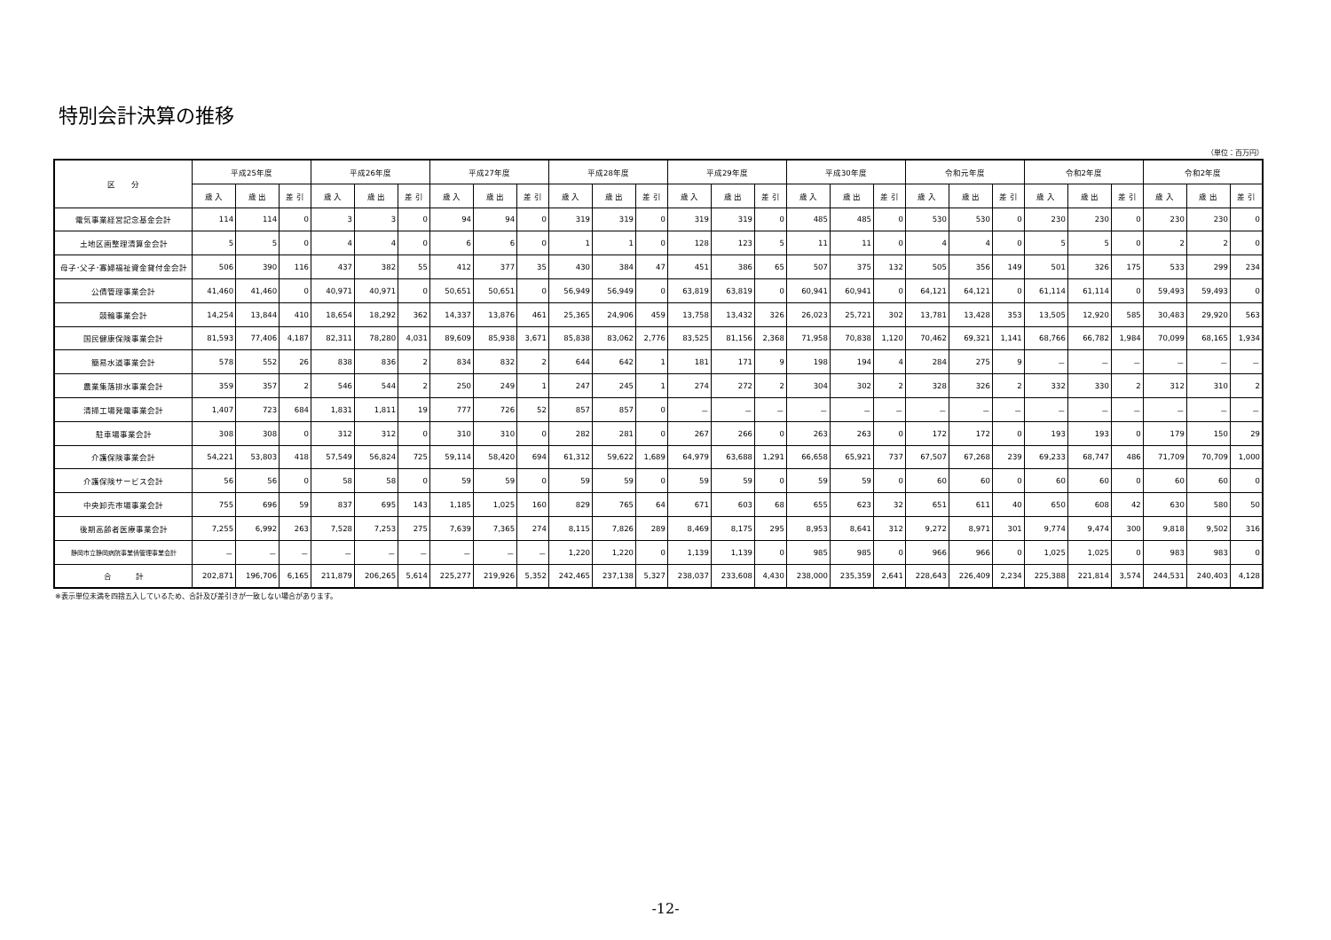特別会計決算の推移
（単位：百万円）
| 区 分 | 平成25年度 | | | 平成26年度 | | | 平成27年度 | | | 平成28年度 | | | 平成29年度 | | | 平成30年度 | | | 令和元年度 | | | 令和2年度 | | | 令和2年度 | | |
| --- | --- | --- | --- | --- | --- | --- | --- | --- | --- | --- | --- | --- | --- | --- | --- | --- | --- | --- | --- | --- | --- | --- | --- | --- | --- | --- | --- |
| | 歳 入 | 歳 出 | 差 引 | 歳 入 | 歳 出 | 差 引 | 歳 入 | 歳 出 | 差 引 | 歳 入 | 歳 出 | 差 引 | 歳 入 | 歳 出 | 差 引 | 歳 入 | 歳 出 | 差 引 | 歳 入 | 歳 出 | 差 引 | 歳 入 | 歳 出 | 差 引 | 歳 入 | 歳 出 | 差 引 |
| 電気事業経営記念基金会計 | 114 | 114 | 0 | 3 | 3 | 0 | 94 | 94 | 0 | 319 | 319 | 0 | 319 | 319 | 0 | 485 | 485 | 0 | 530 | 530 | 0 | 230 | 230 | 0 | 230 | 230 | 0 |
| 土地区画整理清算金会計 | 5 | 5 | 0 | 4 | 4 | 0 | 6 | 6 | 0 | 1 | 1 | 0 | 128 | 123 | 5 | 11 | 11 | 0 | 4 | 4 | 0 | 5 | 5 | 0 | 2 | 2 | 0 |
| 母子･父子･寡婦福祉資金貸付金会計 | 506 | 390 | 116 | 437 | 382 | 55 | 412 | 377 | 35 | 430 | 384 | 47 | 451 | 386 | 65 | 507 | 375 | 132 | 505 | 356 | 149 | 501 | 326 | 175 | 533 | 299 | 234 |
| 公債管理事業会計 | 41,460 | 41,460 | 0 | 40,971 | 40,971 | 0 | 50,651 | 50,651 | 0 | 56,949 | 56,949 | 0 | 63,819 | 63,819 | 0 | 60,941 | 60,941 | 0 | 64,121 | 64,121 | 0 | 61,114 | 61,114 | 0 | 59,493 | 59,493 | 0 |
| 競輪事業会計 | 14,254 | 13,844 | 410 | 18,654 | 18,292 | 362 | 14,337 | 13,876 | 461 | 25,365 | 24,906 | 459 | 13,758 | 13,432 | 326 | 26,023 | 25,721 | 302 | 13,781 | 13,428 | 353 | 13,505 | 12,920 | 585 | 30,483 | 29,920 | 563 |
| 国民健康保険事業会計 | 81,593 | 77,406 | 4,187 | 82,311 | 78,280 | 4,031 | 89,609 | 85,938 | 3,671 | 85,838 | 83,062 | 2,776 | 83,525 | 81,156 | 2,368 | 71,958 | 70,838 | 1,120 | 70,462 | 69,321 | 1,141 | 68,766 | 66,782 | 1,984 | 70,099 | 68,165 | 1,934 |
| 簡易水道事業会計 | 578 | 552 | 26 | 838 | 836 | 2 | 834 | 832 | 2 | 644 | 642 | 1 | 181 | 171 | 9 | 198 | 194 | 4 | 284 | 275 | 9 | － | － | － | － | － | － |
| 農業集落排水事業会計 | 359 | 357 | 2 | 546 | 544 | 2 | 250 | 249 | 1 | 247 | 245 | 1 | 274 | 272 | 2 | 304 | 302 | 2 | 328 | 326 | 2 | 332 | 330 | 2 | 312 | 310 | 2 |
| 清掃工場発電事業会計 | 1,407 | 723 | 684 | 1,831 | 1,811 | 19 | 777 | 726 | 52 | 857 | 857 | 0 | － | － | － | － | － | － | － | － | － | － | － | － | － | － | － |
| 駐車場事業会計 | 308 | 308 | 0 | 312 | 312 | 0 | 310 | 310 | 0 | 282 | 281 | 0 | 267 | 266 | 0 | 263 | 263 | 0 | 172 | 172 | 0 | 193 | 193 | 0 | 179 | 150 | 29 |
| 介護保険事業会計 | 54,221 | 53,803 | 418 | 57,549 | 56,824 | 725 | 59,114 | 58,420 | 694 | 61,312 | 59,622 | 1,689 | 64,979 | 63,688 | 1,291 | 66,658 | 65,921 | 737 | 67,507 | 67,268 | 239 | 69,233 | 68,747 | 486 | 71,709 | 70,709 | 1,000 |
| 介護保険サービス会計 | 56 | 56 | 0 | 58 | 58 | 0 | 59 | 59 | 0 | 59 | 59 | 0 | 59 | 59 | 0 | 59 | 59 | 0 | 60 | 60 | 0 | 60 | 60 | 0 | 60 | 60 | 0 |
| 中央卸売市場事業会計 | 755 | 696 | 59 | 837 | 695 | 143 | 1,185 | 1,025 | 160 | 829 | 765 | 64 | 671 | 603 | 68 | 655 | 623 | 32 | 651 | 611 | 40 | 650 | 608 | 42 | 630 | 580 | 50 |
| 後期高齢者医療事業会計 | 7,255 | 6,992 | 263 | 7,528 | 7,253 | 275 | 7,639 | 7,365 | 274 | 8,115 | 7,826 | 289 | 8,469 | 8,175 | 295 | 8,953 | 8,641 | 312 | 9,272 | 8,971 | 301 | 9,774 | 9,474 | 300 | 9,818 | 9,502 | 316 |
| 静岡市立静岡病院事業債管理事業会計 | － | － | － | － | － | － | － | － | － | 1,220 | 1,220 | 0 | 1,139 | 1,139 | 0 | 985 | 985 | 0 | 966 | 966 | 0 | 1,025 | 1,025 | 0 | 983 | 983 | 0 |
| 合 計 | 202,871 | 196,706 | 6,165 | 211,879 | 206,265 | 5,614 | 225,277 | 219,926 | 5,352 | 242,465 | 237,138 | 5,327 | 238,037 | 233,608 | 4,430 | 238,000 | 235,359 | 2,641 | 228,643 | 226,409 | 2,234 | 225,388 | 221,814 | 3,574 | 244,531 | 240,403 | 4,128 |
※表示単位未満を四捨五入しているため、合計及び差引きが一致しない場合があります。
-12-